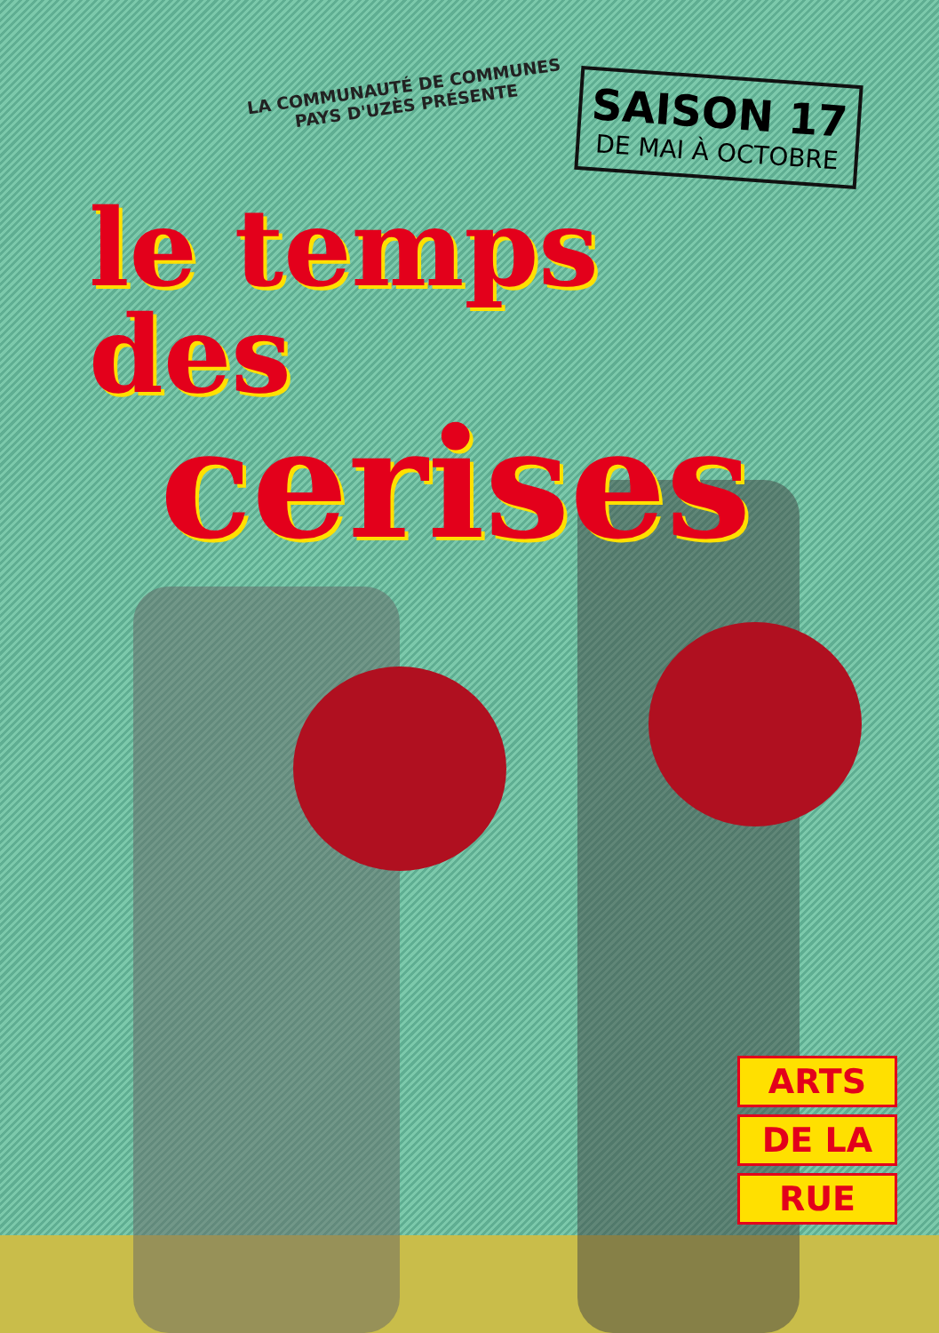LA COMMUNAUTÉ DE COMMUNES
PAYS D'UZÈS PRÉSENTE
SAISON 17
DE MAI À OCTOBRE
le temps
des cerises
ARTS
DE LA
RUE